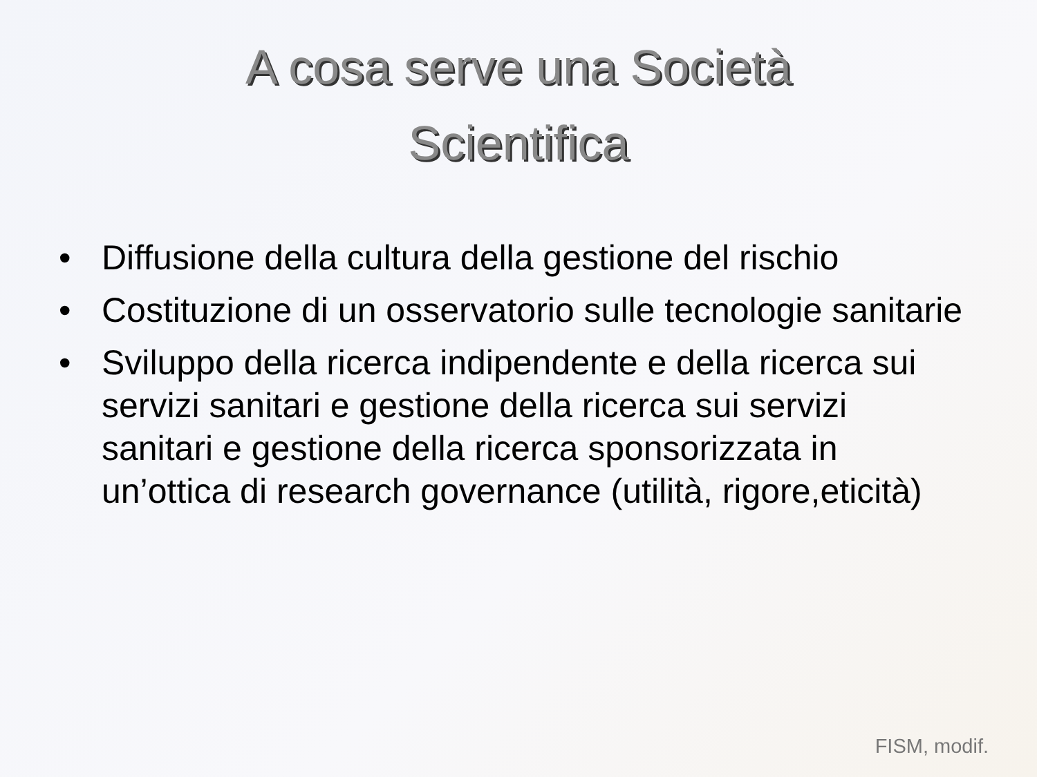A cosa serve una Società
Scientifica
• Diffusione della cultura della gestione del rischio
• Costituzione di un osservatorio sulle tecnologie sanitarie
• Sviluppo della ricerca indipendente e della ricerca sui servizi sanitari e gestione della ricerca sui servizi sanitari e gestione della ricerca sponsorizzata in un’ottica di research governance (utilità, rigore,eticità)
FISM, modif.